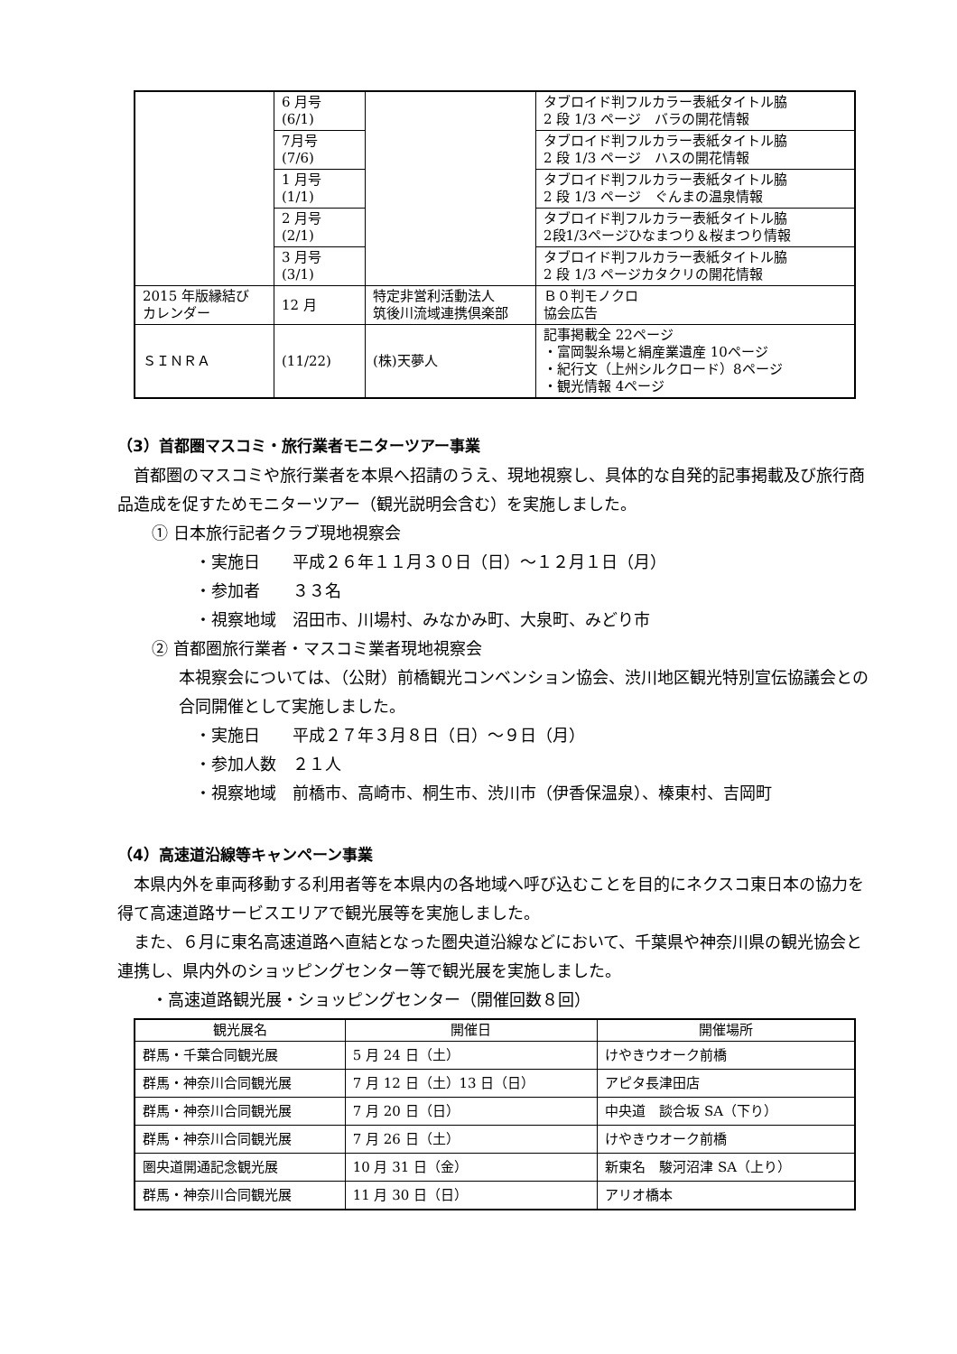| | 6 月号 (6/1) | | タブロイド判フルカラー表紙タイトル脇 2 段 1/3 ページ バラの開花情報 |
| | 7月号 (7/6) | | タブロイド判フルカラー表紙タイトル脇 2 段 1/3 ページ ハスの開花情報 |
| | 1 月号 (1/1) | | タブロイド判フルカラー表紙タイトル脇 2 段 1/3 ページ ぐんまの温泉情報 |
| | 2 月号 (2/1) | | タブロイド判フルカラー表紙タイトル脇 2段1/3ページひなまつり＆桜まつり情報 |
| | 3 月号 (3/1) | | タブロイド判フルカラー表紙タイトル脇 2 段 1/3 ページカタクリの開花情報 |
| 2015 年版縁結び カレンダー | 12 月 | 特定非営利活動法人 筑後川流域連携倶楽部 | Ｂ０判モノクロ 協会広告 |
| ＳＩＮＲＡ | (11/22) | (株)天夢人 | 記事掲載全 22ページ ・富岡製糸場と絹産業遺産 10ページ ・紀行文（上州シルクロード）8ページ ・観光情報 4ページ |
（3）首都圏マスコミ・旅行業者モニターツアー事業
首都圏のマスコミや旅行業者を本県へ招請のうえ、現地視察し、具体的な自発的記事掲載及び旅行商品造成を促すためモニターツアー（観光説明会含む）を実施しました。
① 日本旅行記者クラブ現地視察会
・実施日　　平成２６年１１月３０日（日）～１２月１日（月）
・参加者　　３３名
・視察地域　沼田市、川場村、みなかみ町、大泉町、みどり市
② 首都圏旅行業者・マスコミ業者現地視察会
本視察会については、（公財）前橋観光コンベンション協会、渋川地区観光特別宣伝協議会との合同開催として実施しました。
・実施日　　平成２７年３月８日（日）～９日（月）
・参加人数　２１人
・視察地域　前橋市、高崎市、桐生市、渋川市（伊香保温泉）、榛東村、吉岡町
（4）高速道沿線等キャンペーン事業
本県内外を車両移動する利用者等を本県内の各地域へ呼び込むことを目的にネクスコ東日本の協力を得て高速道路サービスエリアで観光展等を実施しました。
また、６月に東名高速道路へ直結となった圏央道沿線などにおいて、千葉県や神奈川県の観光協会と連携し、県内外のショッピングセンター等で観光展を実施しました。
・高速道路観光展・ショッピングセンター（開催回数８回）
| 観光展名 | 開催日 | 開催場所 |
| --- | --- | --- |
| 群馬・千葉合同観光展 | 5 月 24 日（土） | けやきウオーク前橋 |
| 群馬・神奈川合同観光展 | 7 月 12 日（土）13 日（日） | アピタ長津田店 |
| 群馬・神奈川合同観光展 | 7 月 20 日（日） | 中央道 談合坂 SA（下り） |
| 群馬・神奈川合同観光展 | 7 月 26 日（土） | けやきウオーク前橋 |
| 圏央道開通記念観光展 | 10 月 31 日（金） | 新東名 駿河沼津 SA（上り） |
| 群馬・神奈川合同観光展 | 11 月 30 日（日） | アリオ橋本 |